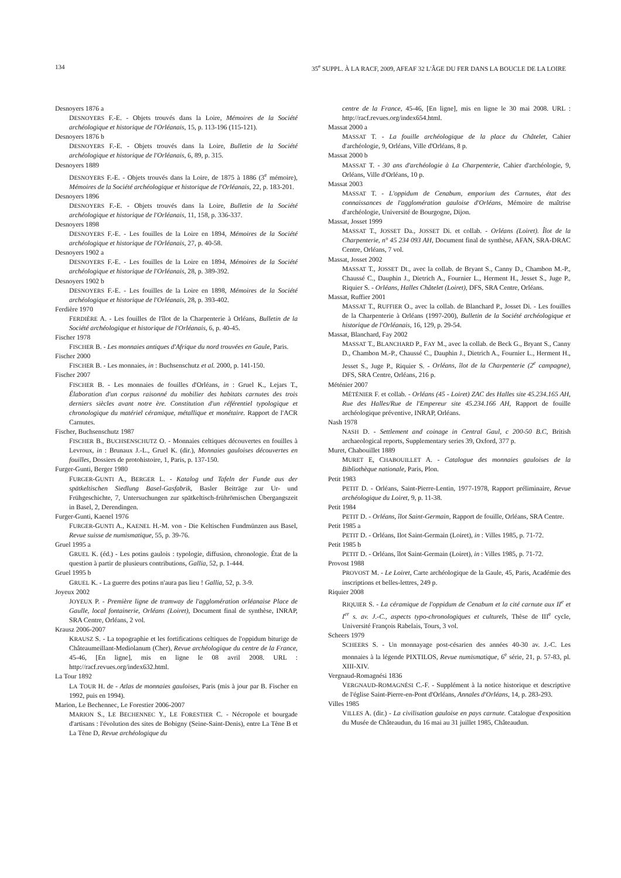134 35<sup>e</sup> SUPPL. À LA RACF, 2009, AFEAF 32 L'ÂGE DU FER DANS LA BOUCLE DE LA LOIRE
Desnoyers 1876 a
DESNOYERS F.-E. - Objets trouvés dans la Loire, Mémoires de la Société archéologique et historique de l'Orléanais, 15, p. 113-196 (115-121).
Desnoyers 1876 b
DESNOYERS F.-E. - Objets trouvés dans la Loire, Bulletin de la Société archéologique et historique de l'Orléanais, 6, 89, p. 315.
Desnoyers 1889
DESNOYERS F.-E. - Objets trouvés dans la Loire, de 1875 à 1886 (3<sup>e</sup> mémoire), Mémoires de la Société archéologique et historique de l'Orléanais, 22, p. 183-201.
Desnoyers 1896
DESNOYERS F.-E. - Objets trouvés dans la Loire, Bulletin de la Société archéologique et historique de l'Orléanais, 11, 158, p. 336-337.
Desnoyers 1898
DESNOYERS F.-E. - Les fouilles de la Loire en 1894, Mémoires de la Société archéologique et historique de l'Orléanais, 27, p. 40-58.
Desnoyers 1902 a
DESNOYERS F.-E. - Les fouilles de la Loire en 1894, Mémoires de la Société archéologique et historique de l'Orléanais, 28, p. 389-392.
Desnoyers 1902 b
DESNOYERS F.-E. - Les fouilles de la Loire en 1898, Mémoires de la Société archéologique et historique de l'Orléanais, 28, p. 393-402.
Ferdière 1970
FERDIÈRE A. - Les fouilles de l'îlot de la Charpenterie à Orléans, Bulletin de la Société archéologique et historique de l'Orléanais, 6, p. 40-45.
Fischer 1978
FISCHER B. - Les monnaies antiques d'Afrique du nord trouvées en Gaule, Paris.
Fischer 2000
FISCHER B. - Les monnaies, in : Buchsenschutz et al. 2000, p. 141-150.
Fischer 2007
FISCHER B. - Les monnaies de fouilles d'Orléans, in : Gruel K., Lejars T., Élaboration d'un corpus raisonné du mobilier des habitats carnutes des trois derniers siècles avant notre ère. Constitution d'un référentiel typologique et chronologique du matériel céramique, métallique et monétaire. Rapport de l'ACR Carnutes.
Fischer, Buchsenschutz 1987
FISCHER B., BUCHSENSCHUTZ O. - Monnaies celtiques découvertes en fouilles à Levroux, in : Brunaux J.-L., Gruel K. (dir.), Monnaies gauloises découvertes en fouilles, Dossiers de protohistoire, 1, Paris, p. 137-150.
Furger-Gunti, Berger 1980
FURGER-GUNTI A., BERGER L. - Katalog und Tafeln der Funde aus der spätkeltischen Siedlung Basel-Gasfabrik, Basler Beiträge zur Ur- und Frühgeschichte, 7, Untersuchungen zur spätkeltisch-frührömischen Übergangszeit in Basel, 2, Derendingen.
Furger-Gunti, Kaenel 1976
FURGER-GUNTI A., KAENEL H.-M. von - Die Keltischen Fundmünzen aus Basel, Revue suisse de numismatique, 55, p. 39-76.
Gruel 1995 a
GRUEL K. (éd.) - Les potins gaulois : typologie, diffusion, chronologie. État de la question à partir de plusieurs contributions, Gallia, 52, p. 1-444.
Gruel 1995 b
GRUEL K. - La guerre des potins n'aura pas lieu ! Gallia, 52, p. 3-9.
Joyeux 2002
JOYEUX P. - Première ligne de tramway de l'agglomération orléanaise Place de Gaulle, local fontainerie, Orléans (Loiret), Document final de synthèse, INRAP, SRA Centre, Orléans, 2 vol.
Krausz 2006-2007
KRAUSZ S. - La topographie et les fortifications celtiques de l'oppidum biturige de Châteaumeillant-Mediolanum (Cher), Revue archéologique du centre de la France, 45-46, [En ligne], mis en ligne le 08 avril 2008. URL : http://racf.revues.org/index632.html.
La Tour 1892
LA TOUR H. de - Atlas de monnaies gauloises, Paris (mis à jour par B. Fischer en 1992, puis en 1994).
Marion, Le Bechennec, Le Forestier 2006-2007
MARION S., LE BECHENNEC Y., LE FORESTIER C. - Nécropole et bourgade d'artisans : l'évolution des sites de Bobigny (Seine-Saint-Denis), entre La Tène B et La Tène D, Revue archéologique du
centre de la France, 45-46, [En ligne], mis en ligne le 30 mai 2008. URL : http://racf.revues.org/index654.html.
Massat 2000 a
MASSAT T. - La fouille archéologique de la place du Châtelet, Cahier d'archéologie, 9, Orléans, Ville d'Orléans, 8 p.
Massat 2000 b
MASSAT T. - 30 ans d'archéologie à La Charpenterie, Cahier d'archéologie, 9, Orléans, Ville d'Orléans, 10 p.
Massat 2003
MASSAT T. - L'oppidum de Cenabum, emporium des Carnutes, état des connaissances de l'agglomération gauloise d'Orléans, Mémoire de maîtrise d'archéologie, Université de Bourgogne, Dijon.
Massat, Josset 1999
MASSAT T., JOSSET Da., JOSSET Di. et collab. - Orléans (Loiret). Îlot de la Charpenterie, n° 45 234 093 AH, Document final de synthèse, AFAN, SRA-DRAC Centre, Orléans, 7 vol.
Massat, Josset 2002
MASSAT T., JOSSET DI., avec la collab. de Bryant S., Canny D., Chambon M.-P., Chaussé C., Dauphin J., Dietrich A., Fournier L., Herment H., Jesset S., Juge P., Riquier S. - Orléans, Halles Châtelet (Loiret), DFS, SRA Centre, Orléans.
Massat, Ruffier 2001
MASSAT T., RUFFIER O., avec la collab. de Blanchard P., Josset Di. - Les fouilles de la Charpenterie à Orléans (1997-200), Bulletin de la Société archéologique et historique de l'Orléanais, 16, 129, p. 29-54.
Massat, Blanchard, Fay 2002
MASSAT T., BLANCHARD P., FAY M., avec la collab. de Beck G., Bryant S., Canny D., Chambon M.-P., Chaussé C., Dauphin J., Dietrich A., Fournier L., Herment H., Jesset S., Juge P., Riquier S. - Orléans, îlot de la Charpenterie (2<sup>e</sup> campagne), DFS, SRA Centre, Orléans, 216 p.
Méténier 2007
MÉTÉNIER F. et collab. - Orléans (45 - Loiret) ZAC des Halles site 45.234.165 AH, Rue des Halles/Rue de l'Empereur site 45.234.166 AH, Rapport de fouille archéologique préventive, INRAP, Orléans.
Nash 1978
NASH D. - Settlement and coinage in Central Gaul, c 200-50 B.C, British archaeological reports, Supplementary series 39, Oxford, 377 p.
Muret, Chabouillet 1889
MURET E, CHABOUILLET A. - Catalogue des monnaies gauloises de la Bibliothèque nationale, Paris, Plon.
Petit 1983
PETIT D. - Orléans, Saint-Pierre-Lentin, 1977-1978, Rapport préliminaire, Revue archéologique du Loiret, 9, p. 11-38.
Petit 1984
PETIT D. - Orléans, îlot Saint-Germain, Rapport de fouille, Orléans, SRA Centre.
Petit 1985 a
PETIT D. - Orléans, Ilot Saint-Germain (Loiret), in : Villes 1985, p. 71-72.
Petit 1985 b
PETIT D. - Orléans, îlot Saint-Germain (Loiret), in : Villes 1985, p. 71-72.
Provost 1988
PROVOST M. - Le Loiret, Carte archéologique de la Gaule, 45, Paris, Académie des inscriptions et belles-lettres, 249 p.
Riquier 2008
RIQUIER S. - La céramique de l'oppidum de Cenabum et la cité carnute aux II<sup>e</sup> et I<sup>er</sup> s. av. J.-C., aspects typo-chronologiques et culturels, Thèse de III<sup>e</sup> cycle, Université François Rabelais, Tours, 3 vol.
Scheers 1979
SCHEERS S. - Un monnayage post-césarien des années 40-30 av. J.-C. Les monnaies à la légende PIXTILOS, Revue numismatique, 6<sup>e</sup> série, 21, p. 57-83, pl. XIII-XIV.
Vergnaud-Romagnési 1836
VERGNAUD-ROMAGNÉSI C.-F. - Supplément à la notice historique et descriptive de l'église Saint-Pierre-en-Pont d'Orléans, Annales d'Orléans, 14, p. 283-293.
Villes 1985
VILLES A. (dir.) - La civilisation gauloise en pays carnute. Catalogue d'exposition du Musée de Châteaudun, du 16 mai au 31 juillet 1985, Châteaudun.